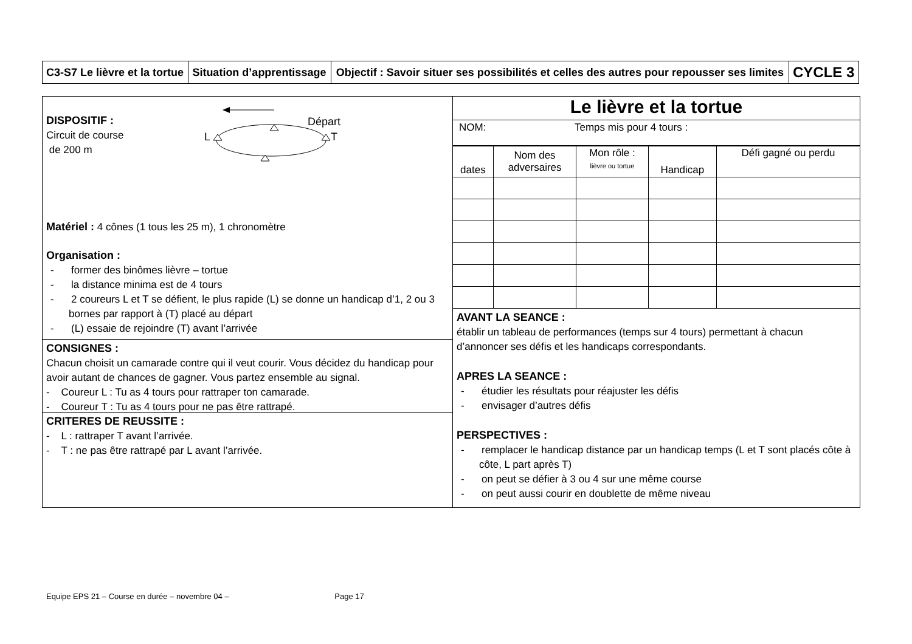| C3-S7 Le lièvre et la tortue | Situation d’apprentissage | Objectif : Savoir situer ses possibilités et celles des autres pour repousser ses limites | CYCLE 3 |
DISPOSITIF :
Circuit de course
de 200 m
Départ
L
T
Matériel : 4 cônes (1 tous les 25 m), 1 chronomètre
Organisation :
- former des binômes lièvre – tortue
- la distance minima est de 4 tours
- 2 coureurs L et T se défient, le plus rapide (L) se donne un handicap d’1, 2 ou 3 bornes par rapport à (T) placé au départ
- (L) essaie de rejoindre (T) avant l’arrivée
CONSIGNES :
Chacun choisit un camarade contre qui il veut courir. Vous décidez du handicap pour avoir autant de chances de gagner. Vous partez ensemble au signal.
- Coureur L : Tu as 4 tours pour rattraper ton camarade.
- Coureur T : Tu as 4 tours pour ne pas être rattrapé.
CRITERES DE REUSSITE :
- L : rattraper T avant l’arrivée.
- T : ne pas être rattrapé par L avant l’arrivée.
Le lièvre et la tortue
NOM: Temps mis pour 4 tours :
| dates | Nom des adversaires | Mon rôle : lièvre ou tortue | Handicap | Défi gagné ou perdu |
AVANT LA SEANCE :
établir un tableau de performances (temps sur 4 tours) permettant à chacun d’annoncer ses défis et les handicaps correspondants.
APRES LA SEANCE :
- étudier les résultats pour réajuster les défis
- envisager d’autres défis
PERSPECTIVES :
- remplacer le handicap distance par un handicap temps (L et T sont placés côte à côte, L part après T)
- on peut se défier à 3 ou 4 sur une même course
- on peut aussi courir en doublette de même niveau
Equipe EPS 21 – Course en durée – novembre 04 – Page 17